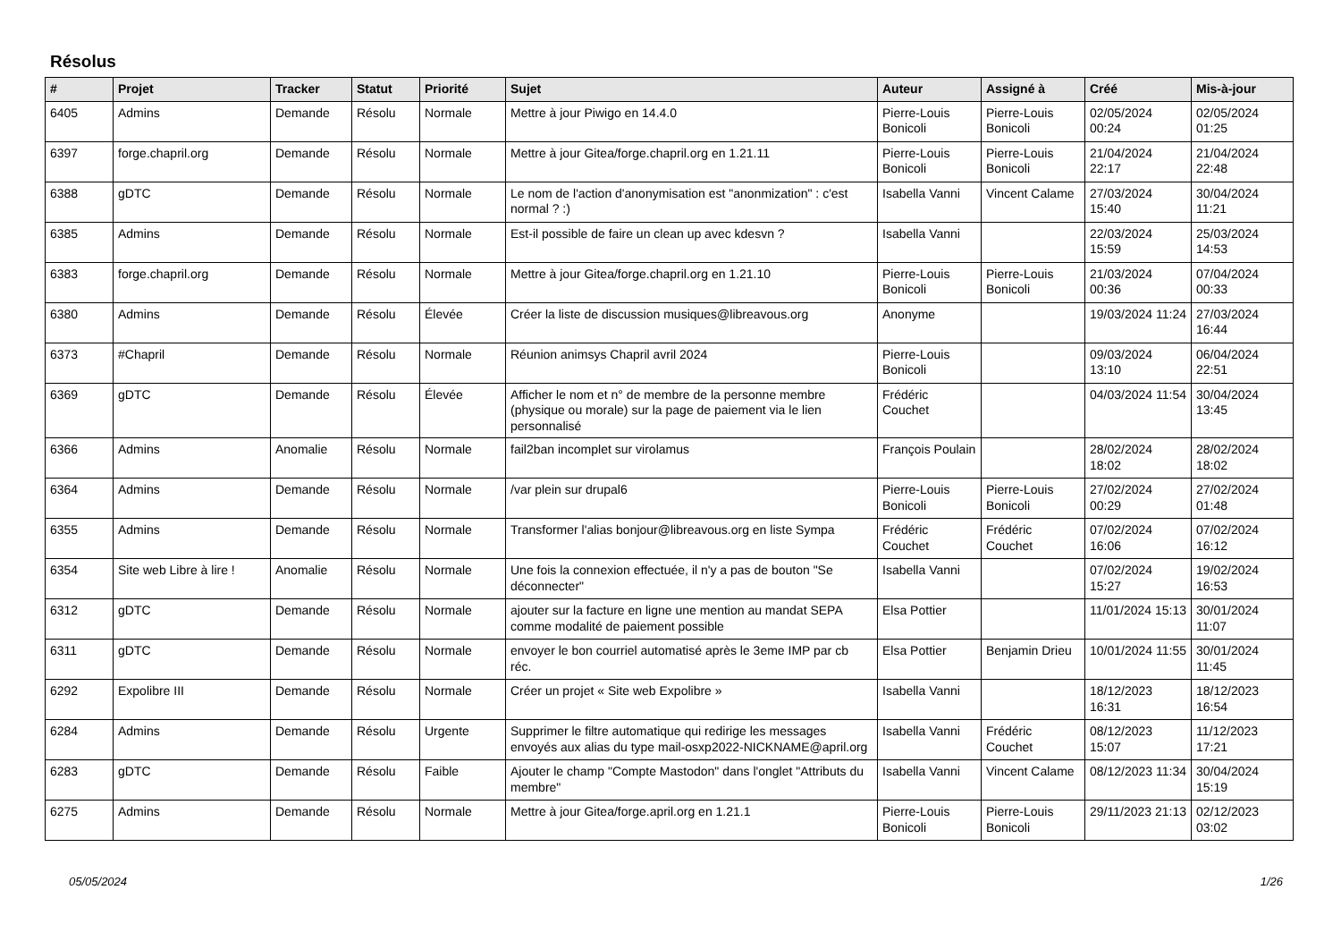Résolus
| # | Projet | Tracker | Statut | Priorité | Sujet | Auteur | Assigné à | Créé | Mis-à-jour |
| --- | --- | --- | --- | --- | --- | --- | --- | --- | --- |
| 6405 | Admins | Demande | Résolu | Normale | Mettre à jour Piwigo en 14.4.0 | Pierre-Louis Bonicoli | Pierre-Louis Bonicoli | 02/05/2024 00:24 | 02/05/2024 01:25 |
| 6397 | forge.chapril.org | Demande | Résolu | Normale | Mettre à jour Gitea/forge.chapril.org en 1.21.11 | Pierre-Louis Bonicoli | Pierre-Louis Bonicoli | 21/04/2024 22:17 | 21/04/2024 22:48 |
| 6388 | gDTC | Demande | Résolu | Normale | Le nom de l'action d'anonymisation est "anonmization" : c'est normal ? :) | Isabella Vanni | Vincent Calame | 27/03/2024 15:40 | 30/04/2024 11:21 |
| 6385 | Admins | Demande | Résolu | Normale | Est-il possible de faire un clean up avec kdesvn ? | Isabella Vanni | | 22/03/2024 15:59 | 25/03/2024 14:53 |
| 6383 | forge.chapril.org | Demande | Résolu | Normale | Mettre à jour Gitea/forge.chapril.org en 1.21.10 | Pierre-Louis Bonicoli | Pierre-Louis Bonicoli | 21/03/2024 00:36 | 07/04/2024 00:33 |
| 6380 | Admins | Demande | Résolu | Élevée | Créer la liste de discussion musiques@libreavous.org | Anonyme | | 19/03/2024 11:24 | 27/03/2024 16:44 |
| 6373 | #Chapril | Demande | Résolu | Normale | Réunion animsys Chapril avril 2024 | Pierre-Louis Bonicoli | | 09/03/2024 13:10 | 06/04/2024 22:51 |
| 6369 | gDTC | Demande | Résolu | Élevée | Afficher le nom et n° de membre de la personne membre (physique ou morale) sur la page de paiement via le lien personnalisé | Frédéric Couchet | | 04/03/2024 11:54 | 30/04/2024 13:45 |
| 6366 | Admins | Anomalie | Résolu | Normale | fail2ban incomplet sur virolamus | François Poulain | | 28/02/2024 18:02 | 28/02/2024 18:02 |
| 6364 | Admins | Demande | Résolu | Normale | /var plein sur drupal6 | Pierre-Louis Bonicoli | Pierre-Louis Bonicoli | 27/02/2024 00:29 | 27/02/2024 01:48 |
| 6355 | Admins | Demande | Résolu | Normale | Transformer l'alias bonjour@libreavous.org en liste Sympa | Frédéric Couchet | Frédéric Couchet | 07/02/2024 16:06 | 07/02/2024 16:12 |
| 6354 | Site web Libre à lire ! | Anomalie | Résolu | Normale | Une fois la connexion effectuée, il n'y a pas de bouton "Se déconnecter" | Isabella Vanni | | 07/02/2024 15:27 | 19/02/2024 16:53 |
| 6312 | gDTC | Demande | Résolu | Normale | ajouter sur la facture en ligne une mention au mandat SEPA comme modalité de paiement possible | Elsa Pottier | | 11/01/2024 15:13 | 30/01/2024 11:07 |
| 6311 | gDTC | Demande | Résolu | Normale | envoyer le bon courriel automatisé après le 3eme IMP par cb réc. | Elsa Pottier | Benjamin Drieu | 10/01/2024 11:55 | 30/01/2024 11:45 |
| 6292 | Expolibre III | Demande | Résolu | Normale | Créer un projet « Site web Expolibre » | Isabella Vanni | | 18/12/2023 16:31 | 18/12/2023 16:54 |
| 6284 | Admins | Demande | Résolu | Urgente | Supprimer le filtre automatique qui redirige les messages envoyés aux alias du type mail-osxp2022-NICKNAME@april.org | Isabella Vanni | Frédéric Couchet | 08/12/2023 15:07 | 11/12/2023 17:21 |
| 6283 | gDTC | Demande | Résolu | Faible | Ajouter le champ "Compte Mastodon" dans l'onglet "Attributs du membre" | Isabella Vanni | Vincent Calame | 08/12/2023 11:34 | 30/04/2024 15:19 |
| 6275 | Admins | Demande | Résolu | Normale | Mettre à jour Gitea/forge.april.org en 1.21.1 | Pierre-Louis Bonicoli | Pierre-Louis Bonicoli | 29/11/2023 21:13 | 02/12/2023 03:02 |
05/05/2024 1/26